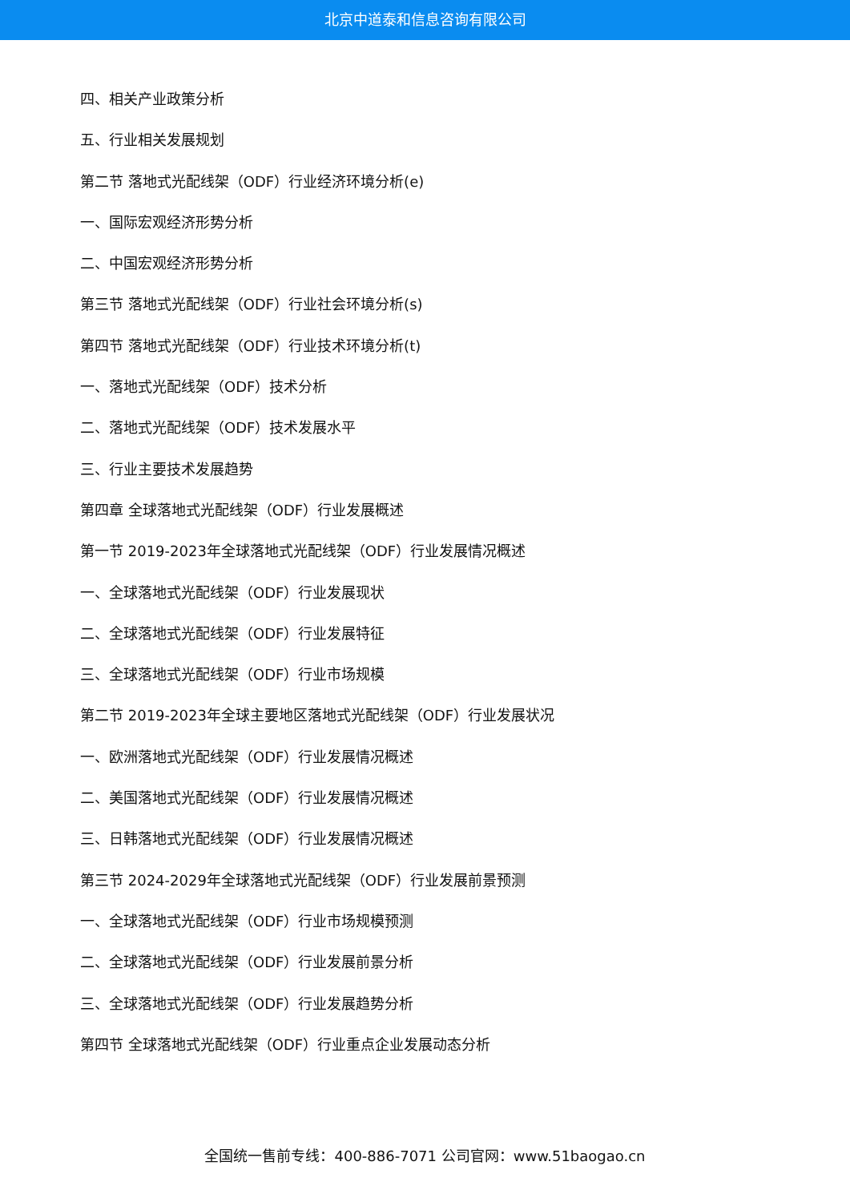北京中道泰和信息咨询有限公司
四、相关产业政策分析
五、行业相关发展规划
第二节 落地式光配线架（ODF）行业经济环境分析(e)
一、国际宏观经济形势分析
二、中国宏观经济形势分析
第三节 落地式光配线架（ODF）行业社会环境分析(s)
第四节 落地式光配线架（ODF）行业技术环境分析(t)
一、落地式光配线架（ODF）技术分析
二、落地式光配线架（ODF）技术发展水平
三、行业主要技术发展趋势
第四章 全球落地式光配线架（ODF）行业发展概述
第一节 2019-2023年全球落地式光配线架（ODF）行业发展情况概述
一、全球落地式光配线架（ODF）行业发展现状
二、全球落地式光配线架（ODF）行业发展特征
三、全球落地式光配线架（ODF）行业市场规模
第二节 2019-2023年全球主要地区落地式光配线架（ODF）行业发展状况
一、欧洲落地式光配线架（ODF）行业发展情况概述
二、美国落地式光配线架（ODF）行业发展情况概述
三、日韩落地式光配线架（ODF）行业发展情况概述
第三节 2024-2029年全球落地式光配线架（ODF）行业发展前景预测
一、全球落地式光配线架（ODF）行业市场规模预测
二、全球落地式光配线架（ODF）行业发展前景分析
三、全球落地式光配线架（ODF）行业发展趋势分析
第四节 全球落地式光配线架（ODF）行业重点企业发展动态分析
全国统一售前专线：400-886-7071 公司官网：www.51baogao.cn